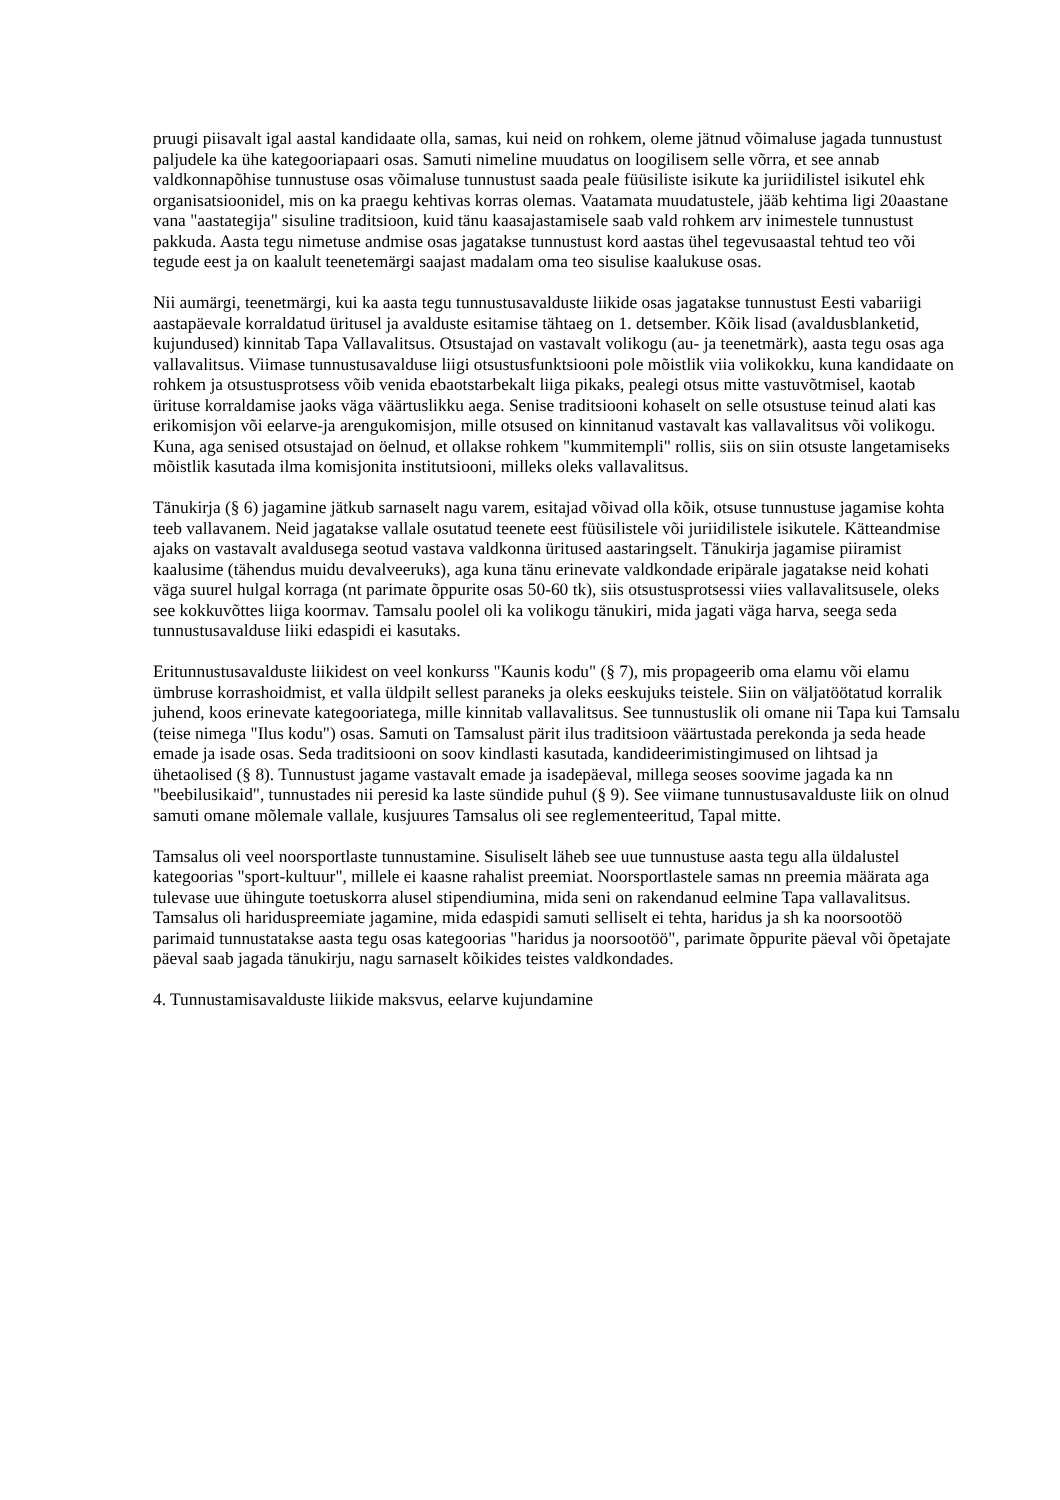pruugi piisavalt igal aastal kandidaate olla, samas, kui neid on rohkem, oleme jätnud võimaluse jagada tunnustust paljudele ka ühe kategooriapaari osas. Samuti nimeline muudatus on loogilisem selle võrra, et see annab valdkonnapõhise tunnustuse osas võimaluse tunnustust saada peale füüsiliste isikute ka juriidilistel isikutel ehk organisatsioonidel, mis on ka praegu kehtivas korras olemas. Vaatamata muudatustele, jääb kehtima ligi 20aastane vana "aastategija" sisuline traditsioon, kuid tänu kaasajastamisele saab vald rohkem arv inimestele tunnustust pakkuda. Aasta tegu nimetuse andmise osas jagatakse tunnustust kord aastas ühel tegevusaastal tehtud teo või tegude eest ja on kaalult teenetemärgi saajast madalam oma teo sisulise kaalukuse osas.
Nii aumärgi, teenetmärgi, kui ka aasta tegu tunnustusavalduste liikide osas jagatakse tunnustust Eesti vabariigi aastapäevale korraldatud üritusel ja avalduste esitamise tähtaeg on 1. detsember. Kõik lisad (avaldusblanketid, kujundused) kinnitab Tapa Vallavalitsus. Otsustajad on vastavalt volikogu (au- ja teenetmärk), aasta tegu osas aga vallavalitsus. Viimase tunnustusavalduse liigi otsustusfunktsiooni pole mõistlik viia volikokku, kuna kandidaate on rohkem ja otsustusprotsess võib venida ebaotstarbekalt liiga pikaks, pealegi otsus mitte vastuvõtmisel, kaotab ürituse korraldamise jaoks väga väärtuslikku aega. Senise traditsiooni kohaselt on selle otsustuse teinud alati kas erikomisjon või eelarve-ja arengukomisjon, mille otsused on kinnitanud vastavalt kas vallavalitsus või volikogu. Kuna, aga senised otsustajad on öelnud, et ollakse rohkem "kummitempli" rollis, siis on siin otsuste langetamiseks mõistlik kasutada ilma komisjonita institutsiooni, milleks oleks vallavalitsus.
Tänukirja (§ 6) jagamine jätkub sarnaselt nagu varem, esitajad võivad olla kõik, otsuse tunnustuse jagamise kohta teeb vallavanem. Neid jagatakse vallale osutatud teenete eest füüsilistele või juriidilistele isikutele. Kätteandmise ajaks on vastavalt avaldusega seotud vastava valdkonna üritused aastaringselt. Tänukirja jagamise piiramist kaalusime (tähendus muidu devalveeruks), aga kuna tänu erinevate valdkondade eripärale jagatakse neid kohati väga suurel hulgal korraga (nt parimate õppurite osas 50-60 tk), siis otsustusprotsessi viies vallavalitsusele, oleks see kokkuvõttes liiga koormav. Tamsalu poolel oli ka volikogu tänukiri, mida jagati väga harva, seega seda tunnustusavalduse liiki edaspidi ei kasutaks.
Eritunnustusavalduste liikidest on veel konkurss "Kaunis kodu" (§ 7), mis propageerib oma elamu või elamu ümbruse korrashoidmist, et valla üldpilt sellest paraneks ja oleks eeskujuks teistele. Siin on väljatöötatud korralik juhend, koos erinevate kategooriatega, mille kinnitab vallavalitsus. See tunnustuslik oli omane nii Tapa kui Tamsalu (teise nimega "Ilus kodu") osas. Samuti on Tamsalust pärit ilus traditsioon väärtustada perekonda ja seda heade emade ja isade osas. Seda traditsiooni on soov kindlasti kasutada, kandideerimistingimused on lihtsad ja ühetaolised (§ 8). Tunnustust jagame vastavalt emade ja isadepäeval, millega seoses soovime jagada ka nn "beebilusikaid", tunnustades nii peresid ka laste sündide puhul (§ 9). See viimane tunnustusavalduste liik on olnud samuti omane mõlemale vallale, kusjuures Tamsalus oli see reglementeeritud, Tapal mitte.
Tamsalus oli veel noorsportlaste tunnustamine. Sisuliselt läheb see uue tunnustuse aasta tegu alla üldalustel kategoorias "sport-kultuur", millele ei kaasne rahalist preemiat. Noorsportlastele samas nn preemia määrata aga tulevase uue ühingute toetuskorra alusel stipendiumina, mida seni on rakendanud eelmine Tapa vallavalitsus. Tamsalus oli hariduspreemiate jagamine, mida edaspidi samuti selliselt ei tehta, haridus ja sh ka noorsootöö parimaid tunnustatakse aasta tegu osas kategoorias "haridus ja noorsootöö", parimate õppurite päeval või õpetajate päeval saab jagada tänukirju, nagu sarnaselt kõikides teistes valdkondades.
4. Tunnustamisavalduste liikide maksvus, eelarve kujundamine